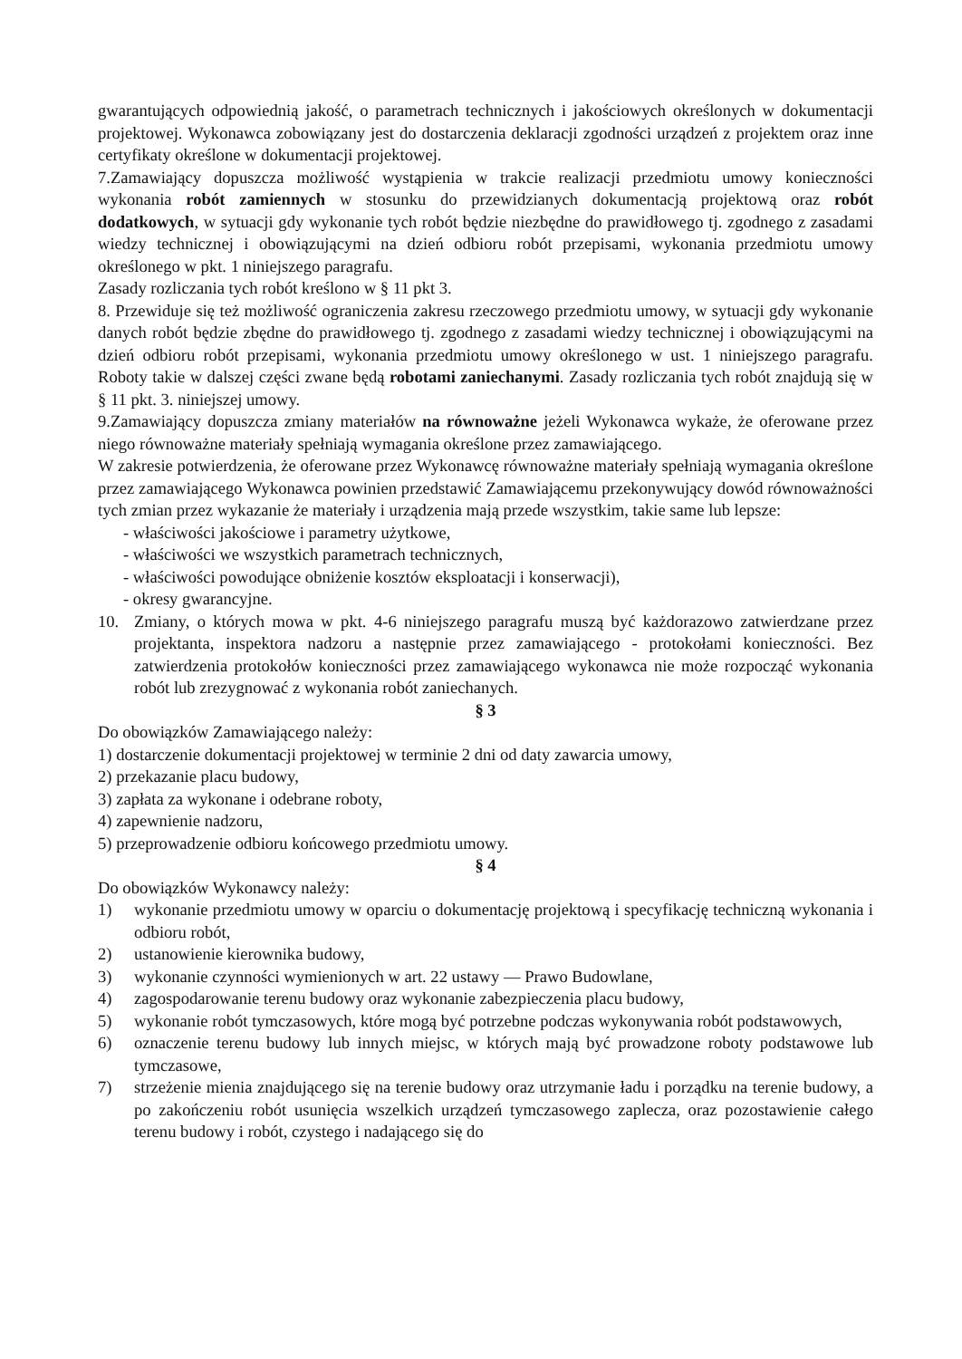gwarantujących odpowiednią jakość, o parametrach technicznych i jakościowych określonych w dokumentacji projektowej. Wykonawca zobowiązany jest do dostarczenia deklaracji zgodności urządzeń z projektem oraz inne certyfikaty określone w dokumentacji projektowej.
7.Zamawiający dopuszcza możliwość wystąpienia w trakcie realizacji przedmiotu umowy konieczności wykonania robót zamiennych w stosunku do przewidzianych dokumentacją projektową oraz robót dodatkowych, w sytuacji gdy wykonanie tych robót będzie niezbędne do prawidłowego tj. zgodnego z zasadami wiedzy technicznej i obowiązującymi na dzień odbioru robót przepisami, wykonania przedmiotu umowy określonego w pkt. 1 niniejszego paragrafu.
Zasady rozliczania tych robót kreślono w § 11 pkt 3.
8. Przewiduje się też możliwość ograniczenia zakresu rzeczowego przedmiotu umowy, w sytuacji gdy wykonanie danych robót będzie zbędne do prawidłowego tj. zgodnego z zasadami wiedzy technicznej i obowiązującymi na dzień odbioru robót przepisami, wykonania przedmiotu umowy określonego w ust. 1 niniejszego paragrafu. Roboty takie w dalszej części zwane będą robotami zaniechanymi. Zasady rozliczania tych robót znajdują się w § 11 pkt. 3. niniejszej umowy.
9.Zamawiający dopuszcza zmiany materiałów na równoważne jeżeli Wykonawca wykaże, że oferowane przez niego równoważne materiały spełniają wymagania określone przez zamawiającego.
W zakresie potwierdzenia, że oferowane przez Wykonawcę równoważne materiały spełniają wymagania określone przez zamawiającego Wykonawca powinien przedstawić Zamawiającemu przekonywujący dowód równoważności tych zmian przez wykazanie że materiały i urządzenia mają przede wszystkim, takie same lub lepsze:
- właściwości jakościowe i parametry użytkowe,
- właściwości we wszystkich parametrach technicznych,
- właściwości powodujące obniżenie kosztów eksploatacji i konserwacji),
- okresy gwarancyjne.
10. Zmiany, o których mowa w pkt. 4-6 niniejszego paragrafu muszą być każdorazowo zatwierdzane przez projektanta, inspektora nadzoru a następnie przez zamawiającego - protokołami konieczności. Bez zatwierdzenia protokołów konieczności przez zamawiającego wykonawca nie może rozpocząć wykonania robót lub zrezygnować z wykonania robót zaniechanych.
§ 3
Do obowiązków Zamawiającego należy:
1) dostarczenie dokumentacji projektowej w terminie 2 dni od daty zawarcia umowy,
2) przekazanie placu budowy,
3) zapłata za wykonane i odebrane roboty,
4) zapewnienie nadzoru,
5) przeprowadzenie odbioru końcowego przedmiotu umowy.
§ 4
Do obowiązków Wykonawcy należy:
1) wykonanie przedmiotu umowy w oparciu o dokumentację projektową i specyfikację techniczną wykonania i odbioru robót,
2) ustanowienie kierownika budowy,
3) wykonanie czynności wymienionych w art. 22 ustawy — Prawo Budowlane,
4) zagospodarowanie terenu budowy oraz wykonanie zabezpieczenia placu budowy,
5) wykonanie robót tymczasowych, które mogą być potrzebne podczas wykonywania robót podstawowych,
6) oznaczenie terenu budowy lub innych miejsc, w których mają być prowadzone roboty podstawowe lub tymczasowe,
7) strzeżenie mienia znajdującego się na terenie budowy oraz utrzymanie ładu i porządku na terenie budowy, a po zakończeniu robót usunięcia wszelkich urządzeń tymczasowego zaplecza, oraz pozostawienie całego terenu budowy i robót, czystego i nadającego się do